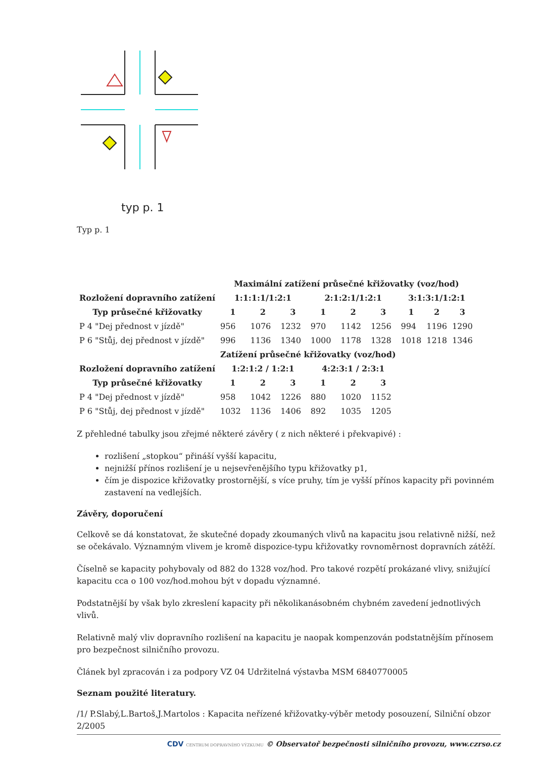typ p. 1
Typ p. 1
| | Maximální zatížení průsečné křižovatky (voz/hod) | | | | | | | | |
| Rozložení dopravního zatížení | 1:1:1:1/1:2:1 | | | 2:1:2:1/1:2:1 | | | 3:1:3:1/1:2:1 | | |
| Typ průsečné křižovatky | 1 | 2 | 3 | 1 | 2 | 3 | 1 | 2 | 3 |
| P 4 "Dej přednost v jízdě" | 956 | 1076 | 1232 | 970 | 1142 | 1256 | 994 | 1196 | 1290 |
| P 6 "Stůj, dej přednost v jízdě" | 996 | 1136 | 1340 | 1000 | 1178 | 1328 | 1018 | 1218 | 1346 |
| | Zatížení průsečné křižovatky (voz/hod) | | | | | | | | |
| Rozložení dopravního zatížení | 1:2:1:2 / 1:2:1 | | | 4:2:3:1 / 2:3:1 | | | | | |
| Typ průsečné křižovatky | 1 | 2 | 3 | 1 | 2 | 3 | | | |
| P 4 "Dej přednost v jízdě" | 958 | 1042 | 1226 | 880 | 1020 | 1152 | | | |
| P 6 "Stůj, dej přednost v jízdě" | 1032 | 1136 | 1406 | 892 | 1035 | 1205 | | | |
Z přehledné tabulky jsou zřejmé některé závěry ( z nich některé i překvapivé) :
rozlišení „stopkou“ přináší vyšší kapacitu,
nejnižší přínos rozlišení je u nejsevřenějšího typu křižovatky p1,
čím je dispozice křižovatky prostornější, s více pruhy, tím je vyšší přínos kapacity při povinném zastavení na vedlejších.
Závěry, doporučení
Celkově se dá konstatovat, že skutečné dopady zkoumaných vlivů na kapacitu jsou relativně nižší, než se očekávalo. Významným vlivem je kromě dispozice-typu křižovatky rovnoměrnost dopravních zátěží.
Číselně se kapacity pohybovaly od 882 do 1328 voz/hod. Pro takové rozpětí prokázané vlivy, snižující kapacitu cca o 100 voz/hod.mohou být v dopadu významné.
Podstatnější by však bylo zkreslení kapacity při několikanásobném chybném zavedení jednotlivých vlivů.
Relativně malý vliv dopravního rozlišení na kapacitu je naopak kompenzován podstatnějším přínosem pro bezpečnost silničního provozu.
Článek byl zpracován i za podpory VZ 04 Udržitelná výstavba MSM 6840770005
Seznam použité literatury.
/1/ P.Slabý,L.Bartoš,J.Martolos : Kapacita neřízené křižovatky-výběr metody posouzení, Silniční obzor 2/2005
CDV CENTRUM DOPRAVNÍHO VÝZKUMU © Observatoř bezpečnosti silničního provozu, www.czrso.cz